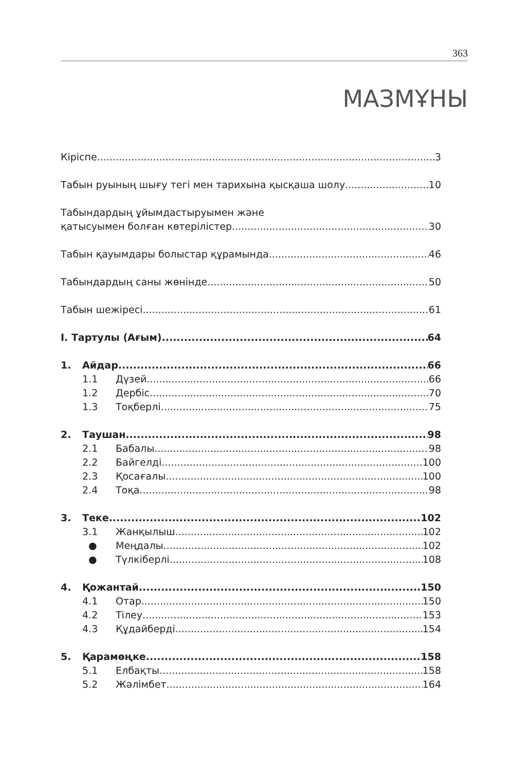363
МАЗМҰНЫ
Кіріспе 3
Табын руының шығу тегі мен тарихына қысқаша шолу 10
Табындардың ұйымдастыруымен және
қатысуымен болған көтерілістер 30
Табын қауымдары болыстар құрамында 46
Табындардың саны жөнінде 50
Табын шежіресі 61
I. Тартулы (Ағым) 64
1. Айдар 66
1.1 Дүзей 66
1.2 Дербіс 70
1.3 Тоқберлі 75
2. Таушан 98
2.1 Бабалы 98
2.2 Байгелді 100
2.3 Қосағалы 100
2.4 Тоқа 98
3. Теке 102
3.1 Жанқылыш 102
● Меңдалы 102
● Түлкіберлі 108
4. Қожантай 150
4.1 Отар 150
4.2 Тілеу 153
4.3 Құдайберді 154
5. Қарамөңке 158
5.1 Елбақты 158
5.2 Жәлімбет 164